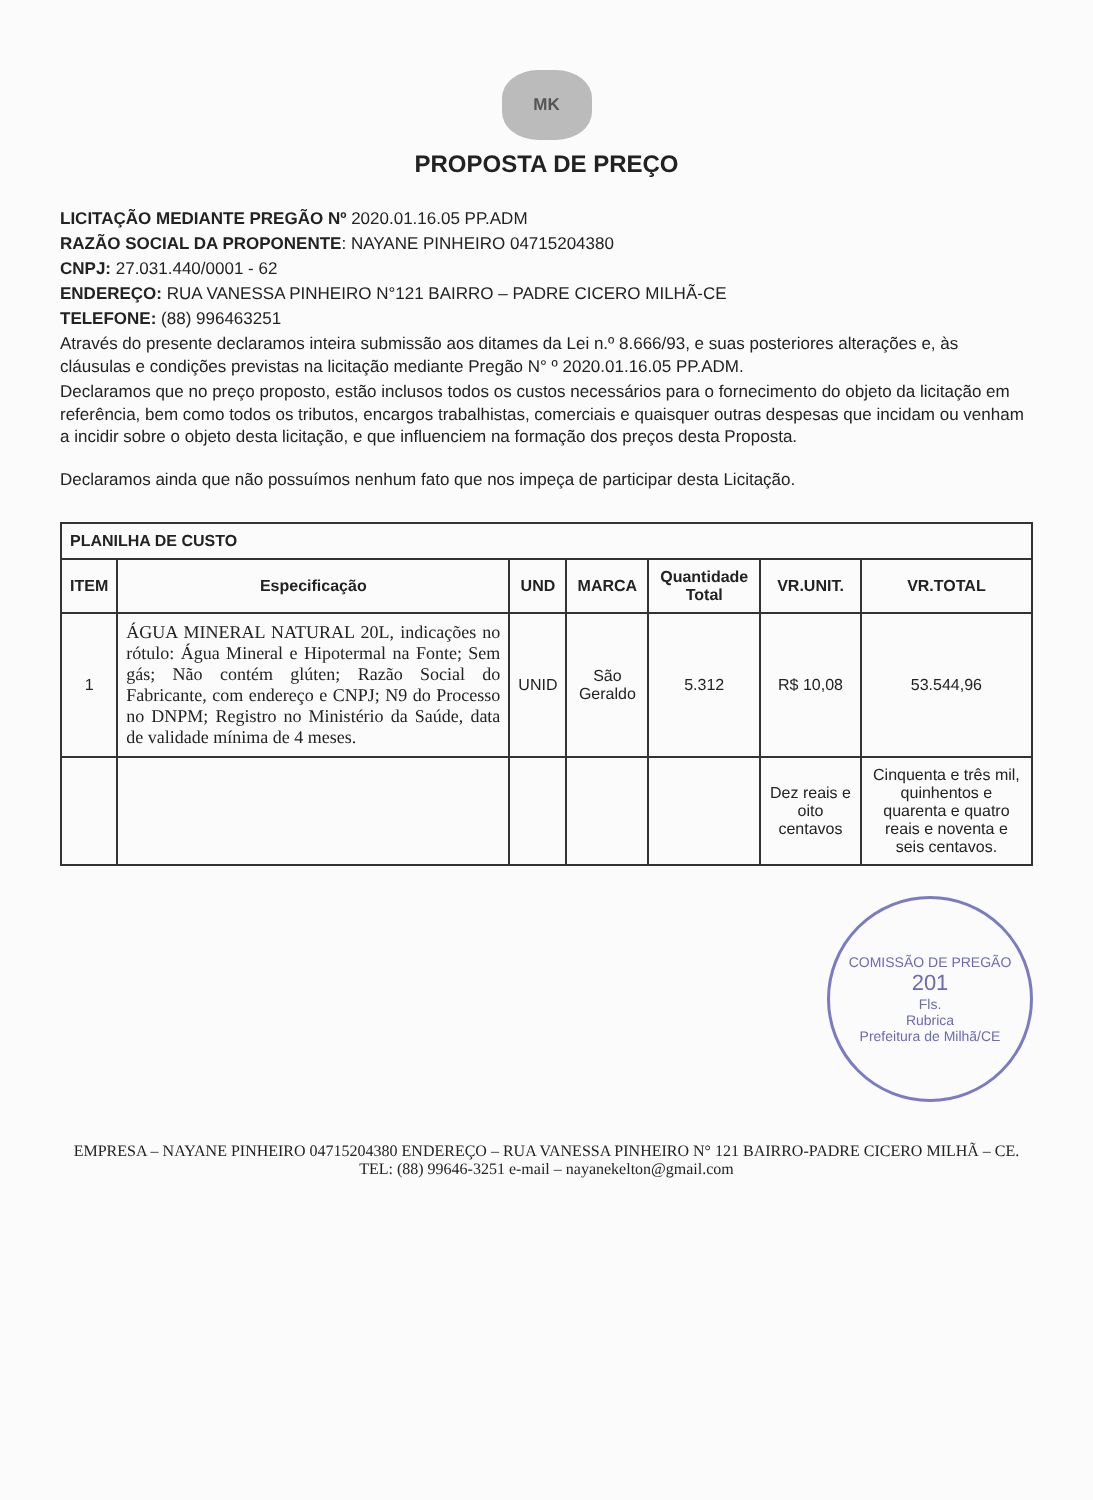MK
PROPOSTA DE PREÇO
LICITAÇÃO MEDIANTE PREGÃO Nº 2020.01.16.05 PP.ADM
RAZÃO SOCIAL DA PROPONENTE: NAYANE PINHEIRO 04715204380
CNPJ: 27.031.440/0001 - 62
ENDEREÇO: RUA VANESSA PINHEIRO N°121 BAIRRO – PADRE CICERO MILHÃ-CE
TELEFONE: (88) 996463251
Através do presente declaramos inteira submissão aos ditames da Lei n.º 8.666/93, e suas posteriores alterações e, às cláusulas e condições previstas na licitação mediante Pregão N° º 2020.01.16.05 PP.ADM.
Declaramos que no preço proposto, estão inclusos todos os custos necessários para o fornecimento do objeto da licitação em referência, bem como todos os tributos, encargos trabalhistas, comerciais e quaisquer outras despesas que incidam ou venham a incidir sobre o objeto desta licitação, e que influenciem na formação dos preços desta Proposta.
Declaramos ainda que não possuímos nenhum fato que nos impeça de participar desta Licitação.
| PLANILHA DE CUSTO | | | | | | |
| --- | --- | --- | --- | --- | --- | --- |
| ITEM | Especificação | UND | MARCA | Quantidade Total | VR.UNIT. | VR.TOTAL |
| 1 | ÁGUA MINERAL NATURAL 20L, indicações no rótulo: Água Mineral e Hipotermal na Fonte; Sem gás; Não contém glúten; Razão Social do Fabricante, com endereço e CNPJ; N9 do Processo no DNPM; Registro no Ministério da Saúde, data de validade mínima de 4 meses. | UNID | São Geraldo | 5.312 | R$ 10,08 | 53.544,96 |
| | | | | | Dez reais e oito centavos | Cinquenta e três mil, quinhentos e quarenta e quatro reais e noventa e seis centavos. |
COMISSÃO DE PREGÃO
201
Fls.
Rubrica
Prefeitura de Milhã/CE
EMPRESA – NAYANE PINHEIRO 04715204380 ENDEREÇO – RUA VANESSA PINHEIRO N° 121 BAIRRO-PADRE CICERO MILHÃ – CE. TEL: (88) 99646-3251 e-mail – nayanekelton@gmail.com